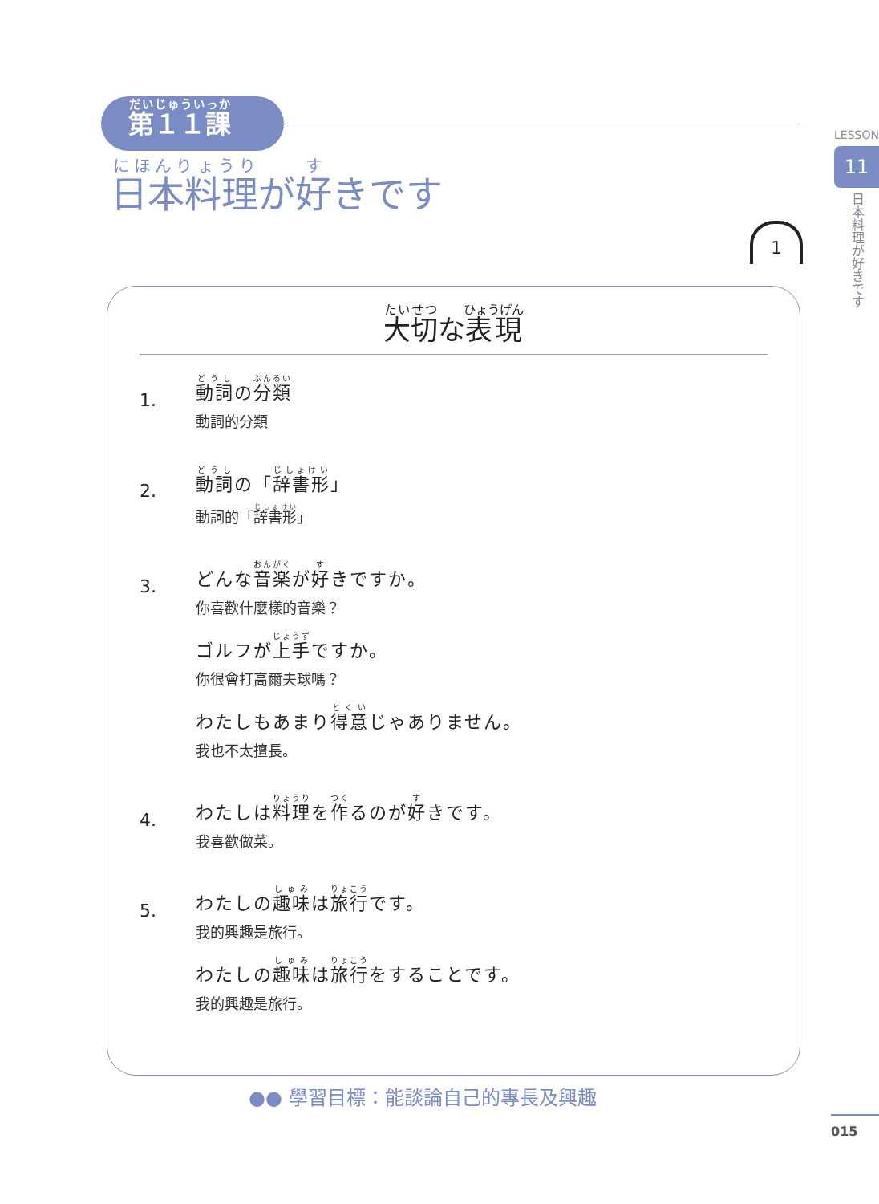第１１課
日本料理が好きです
LESSON
11
日本料理が好きです
1
大切な表現
1.
動詞の分類
動詞的分類
2.
動詞の「辞書形」
動詞的「辞書形」
3.
どんな音楽が好きですか。
你喜歡什麼樣的音樂？
ゴルフが上手ですか。
你很會打高爾夫球嗎？
わたしもあまり得意じゃありません。
我也不太擅長。
4.
わたしは料理を作るのが好きです。
我喜歡做菜。
5.
わたしの趣味は旅行です。
我的興趣是旅行。
わたしの趣味は旅行をすることです。
我的興趣是旅行。
●● 學習目標：能談論自己的專長及興趣
015